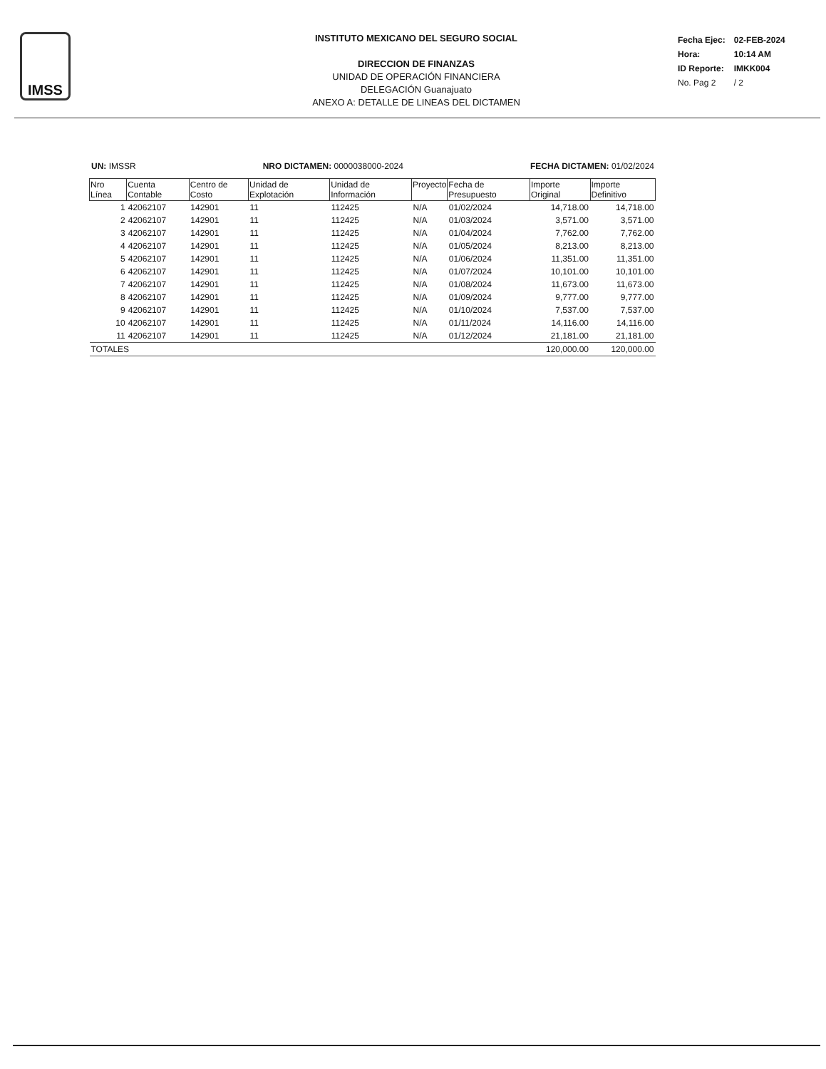IMSS
INSTITUTO MEXICANO DEL SEGURO SOCIAL
DIRECCION DE FINANZAS
UNIDAD DE OPERACIÓN FINANCIERA
DELEGACIÓN Guanajuato
ANEXO A: DETALLE DE LINEAS DEL DICTAMEN
| Fecha Ejec: | 02-FEB-2024 |
| Hora: | 10:14 AM |
| ID Reporte: | IMKK004 |
| No. Pag 2 | / 2 |
UN: IMSSR NRO DICTAMEN: 0000038000-2024 FECHA DICTAMEN: 01/02/2024
| Nro Línea | Cuenta Contable | Centro de Costo | Unidad de Explotación | Unidad de Información | Proyecto | Fecha de Presupuesto | Importe Original | Importe Definitivo |
| --- | --- | --- | --- | --- | --- | --- | --- | --- |
| 1 | 42062107 | 142901 | 11 | 112425 | N/A | 01/02/2024 | 14,718.00 | 14,718.00 |
| 2 | 42062107 | 142901 | 11 | 112425 | N/A | 01/03/2024 | 3,571.00 | 3,571.00 |
| 3 | 42062107 | 142901 | 11 | 112425 | N/A | 01/04/2024 | 7,762.00 | 7,762.00 |
| 4 | 42062107 | 142901 | 11 | 112425 | N/A | 01/05/2024 | 8,213.00 | 8,213.00 |
| 5 | 42062107 | 142901 | 11 | 112425 | N/A | 01/06/2024 | 11,351.00 | 11,351.00 |
| 6 | 42062107 | 142901 | 11 | 112425 | N/A | 01/07/2024 | 10,101.00 | 10,101.00 |
| 7 | 42062107 | 142901 | 11 | 112425 | N/A | 01/08/2024 | 11,673.00 | 11,673.00 |
| 8 | 42062107 | 142901 | 11 | 112425 | N/A | 01/09/2024 | 9,777.00 | 9,777.00 |
| 9 | 42062107 | 142901 | 11 | 112425 | N/A | 01/10/2024 | 7,537.00 | 7,537.00 |
| 10 | 42062107 | 142901 | 11 | 112425 | N/A | 01/11/2024 | 14,116.00 | 14,116.00 |
| 11 | 42062107 | 142901 | 11 | 112425 | N/A | 01/12/2024 | 21,181.00 | 21,181.00 |
| TOTALES | | | | | | | 120,000.00 | 120,000.00 |